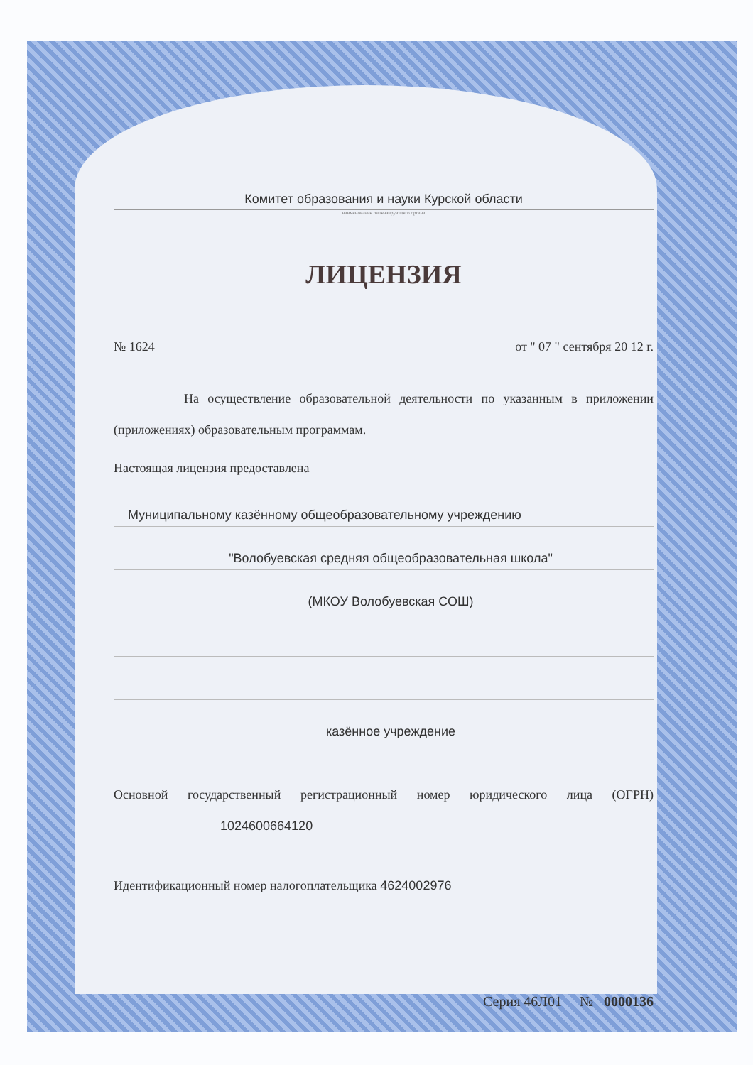Комитет образования и науки Курской области
наименование лицензирующего органа
ЛИЦЕНЗИЯ
№ 1624 от " 07 " сентября 20 12 г.
На осуществление образовательной деятельности по указанным в приложении (приложениях) образовательным программам.
Настоящая лицензия предоставлена
Муниципальному казённому общеобразовательному учреждению
"Волобуевская средняя общеобразовательная школа"
(МКОУ Волобуевская СОШ)
казённое учреждение
Основной государственный регистрационный номер юридического лица (ОГРН) 1024600664120
Идентификационный номер налогоплательщика 4624002976
Серия 46Л01 № 0000136